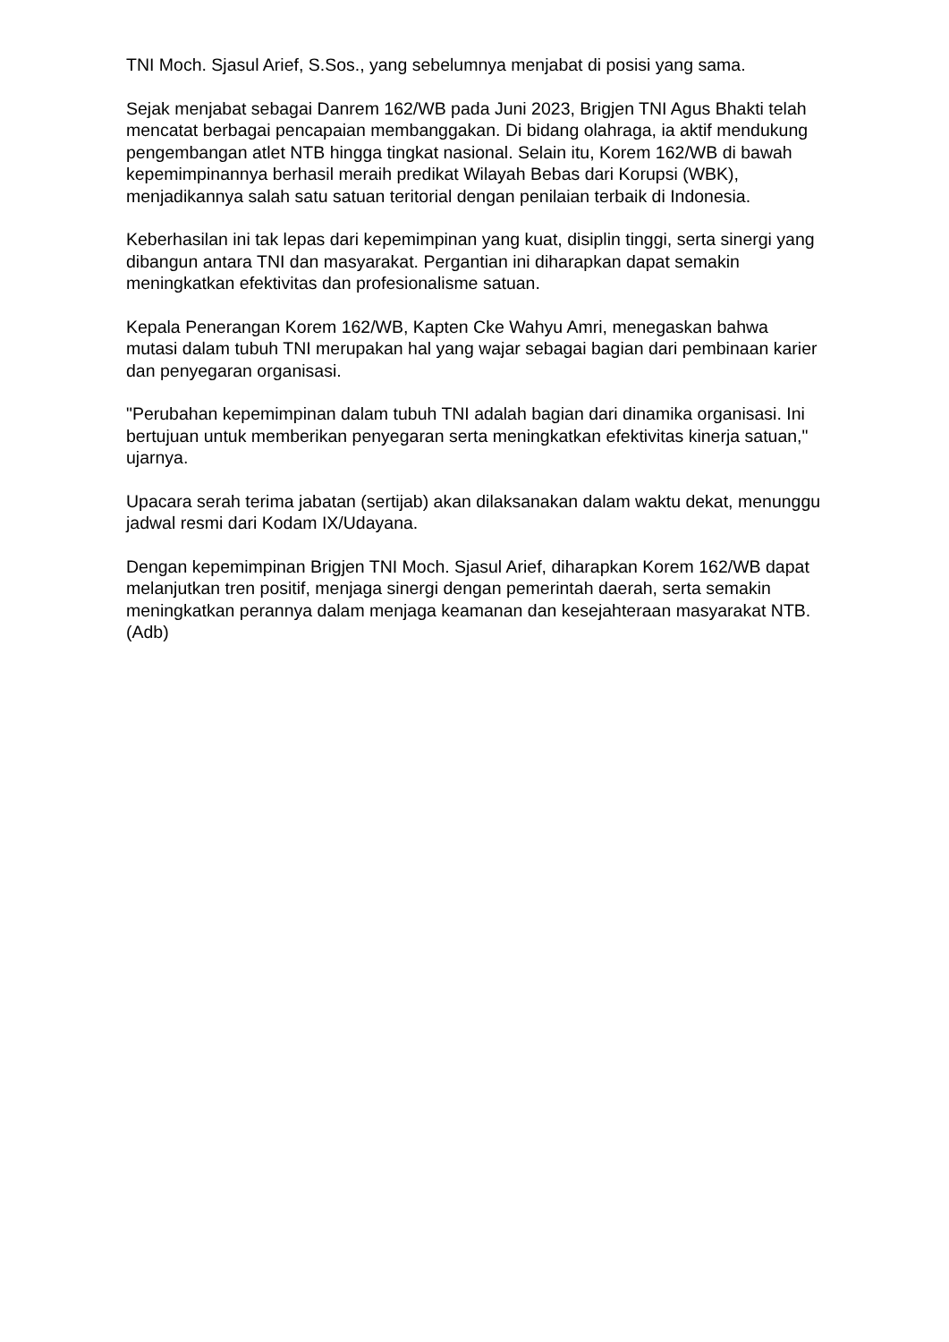TNI Moch. Sjasul Arief, S.Sos., yang sebelumnya menjabat di posisi yang sama.
Sejak menjabat sebagai Danrem 162/WB pada Juni 2023, Brigjen TNI Agus Bhakti telah mencatat berbagai pencapaian membanggakan. Di bidang olahraga, ia aktif mendukung pengembangan atlet NTB hingga tingkat nasional. Selain itu, Korem 162/WB di bawah kepemimpinannya berhasil meraih predikat Wilayah Bebas dari Korupsi (WBK), menjadikannya salah satu satuan teritorial dengan penilaian terbaik di Indonesia.
Keberhasilan ini tak lepas dari kepemimpinan yang kuat, disiplin tinggi, serta sinergi yang dibangun antara TNI dan masyarakat. Pergantian ini diharapkan dapat semakin meningkatkan efektivitas dan profesionalisme satuan.
Kepala Penerangan Korem 162/WB, Kapten Cke Wahyu Amri, menegaskan bahwa mutasi dalam tubuh TNI merupakan hal yang wajar sebagai bagian dari pembinaan karier dan penyegaran organisasi.
"Perubahan kepemimpinan dalam tubuh TNI adalah bagian dari dinamika organisasi. Ini bertujuan untuk memberikan penyegaran serta meningkatkan efektivitas kinerja satuan," ujarnya.
Upacara serah terima jabatan (sertijab) akan dilaksanakan dalam waktu dekat, menunggu jadwal resmi dari Kodam IX/Udayana.
Dengan kepemimpinan Brigjen TNI Moch. Sjasul Arief, diharapkan Korem 162/WB dapat melanjutkan tren positif, menjaga sinergi dengan pemerintah daerah, serta semakin meningkatkan perannya dalam menjaga keamanan dan kesejahteraan masyarakat NTB. (Adb)